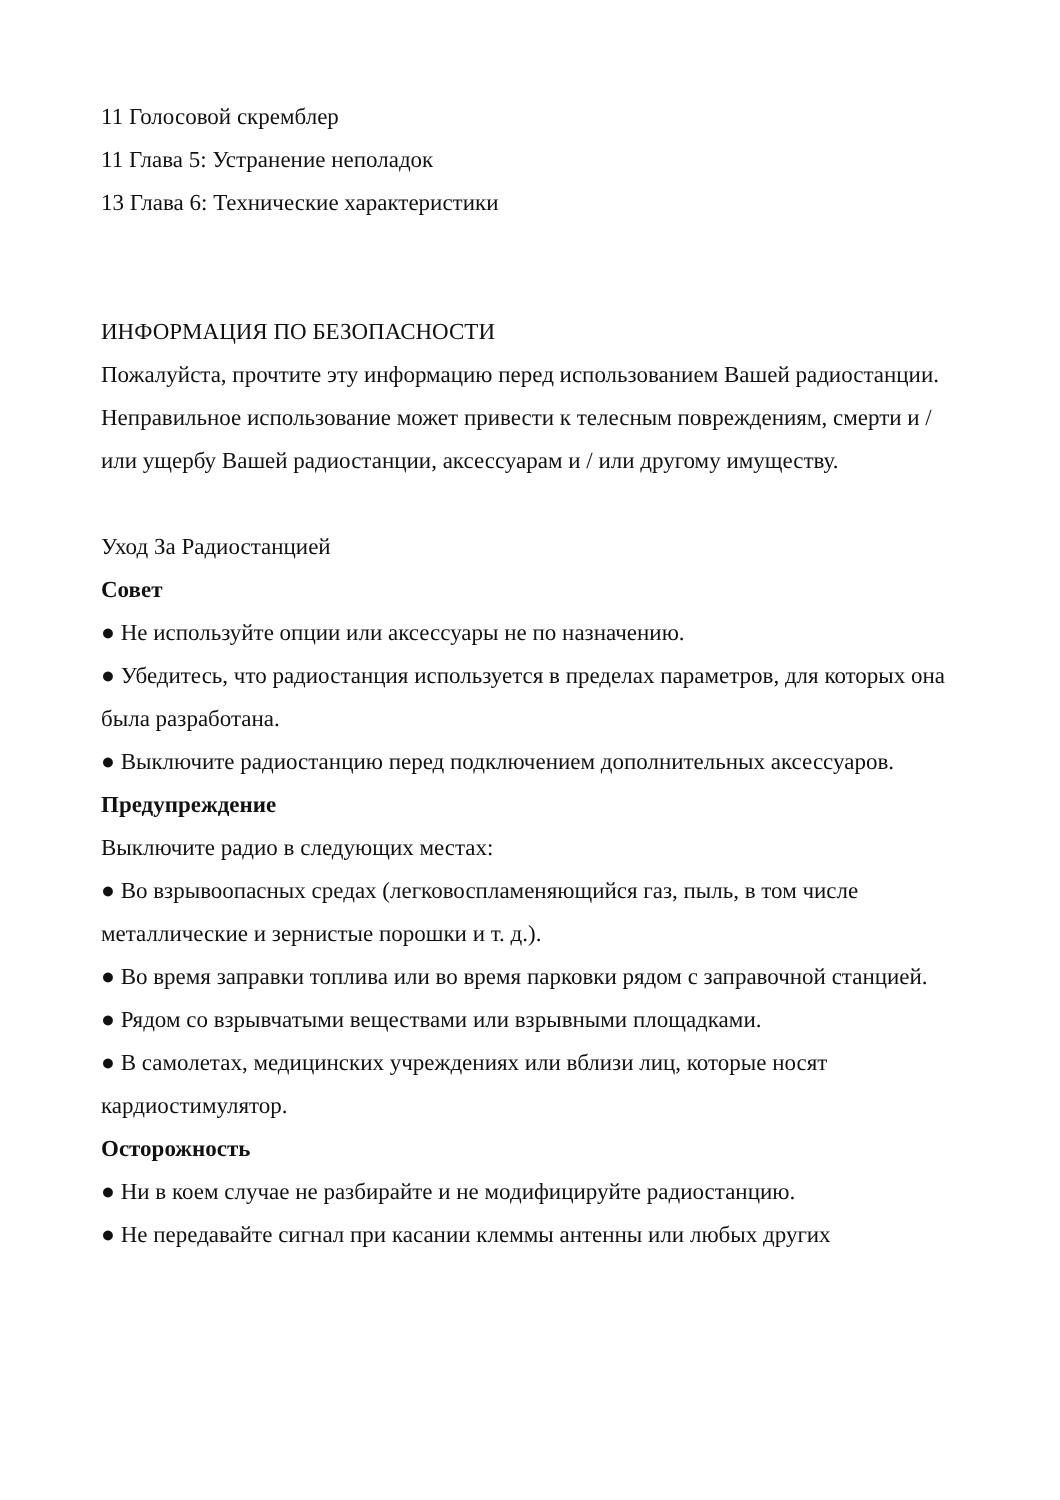11 Голосовой скремблер
11 Глава 5: Устранение неполадок
13 Глава 6: Технические характеристики
ИНФОРМАЦИЯ ПО БЕЗОПАСНОСТИ
Пожалуйста, прочтите эту информацию перед использованием Вашей радиостанции. Неправильное использование может привести к телесным повреждениям, смерти и / или ущербу Вашей радиостанции, аксессуарам и / или другому имуществу.
Уход За Радиостанцией
Совет
● Не используйте опции или аксессуары не по назначению.
● Убедитесь, что радиостанция используется в пределах параметров, для которых она была разработана.
● Выключите радиостанцию перед подключением дополнительных аксессуаров.
Предупреждение
Выключите радио в следующих местах:
● Во взрывоопасных средах (легковоспламеняющийся газ, пыль, в том числе металлические и зернистые порошки и т. д.).
● Во время заправки топлива или во время парковки рядом с заправочной станцией.
● Рядом со взрывчатыми веществами или взрывными площадками.
● В самолетах, медицинских учреждениях или вблизи лиц, которые носят кардиостимулятор.
Осторожность
● Ни в коем случае не разбирайте и не модифицируйте радиостанцию.
● Не передавайте сигнал при касании клеммы антенны или любых других